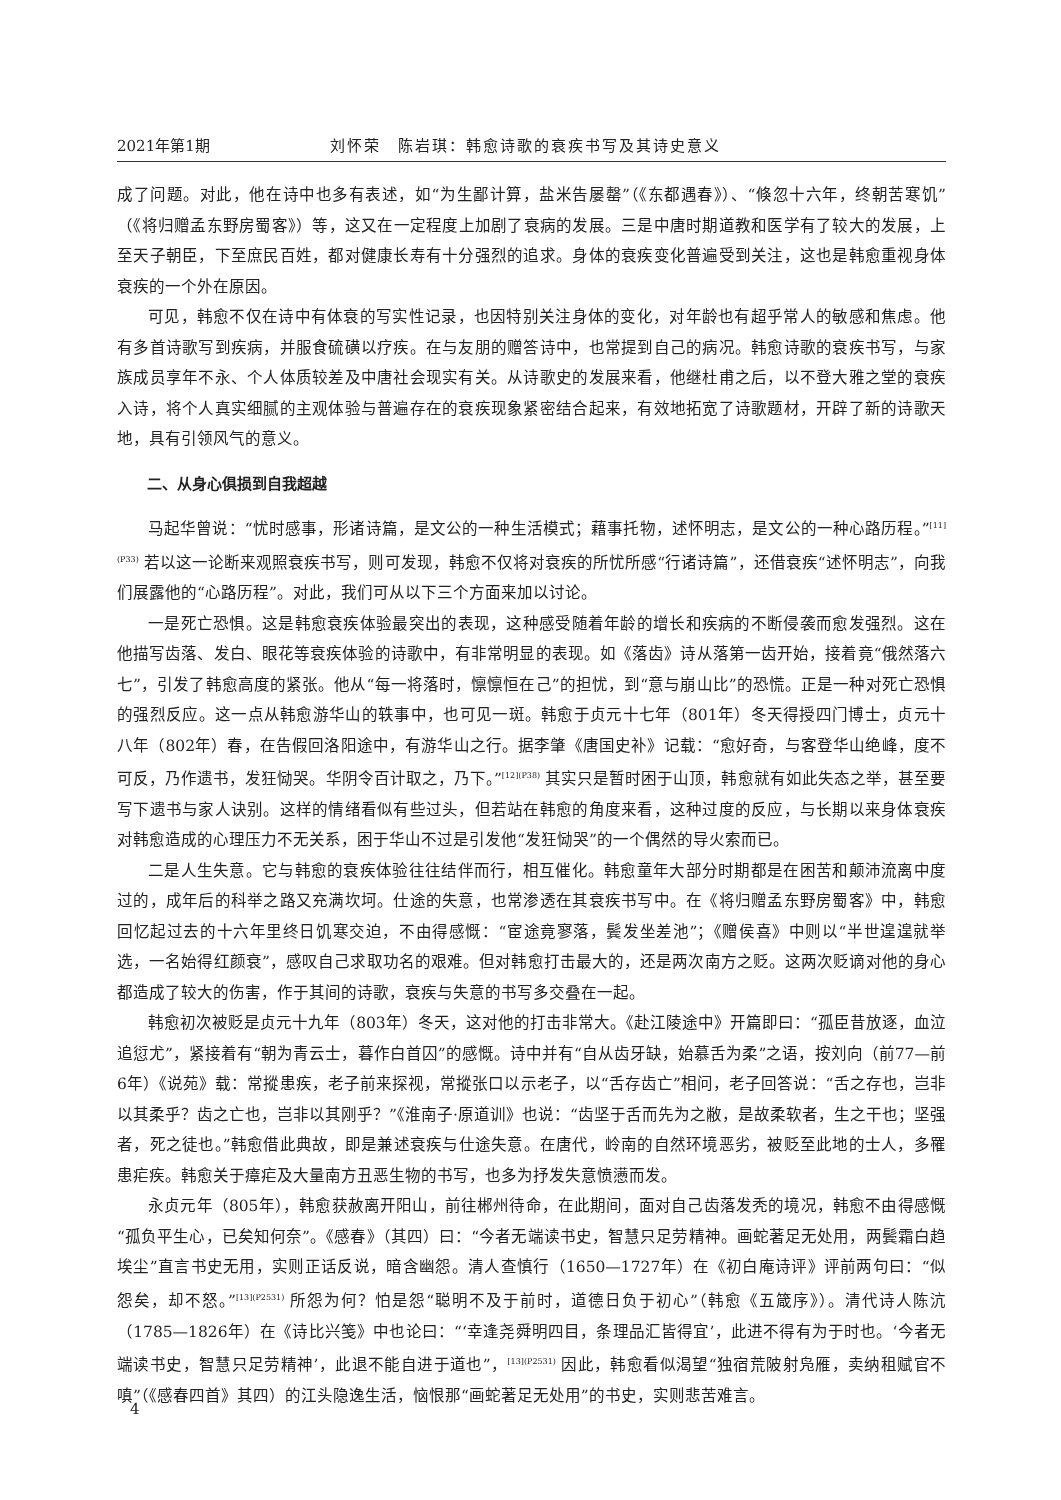2021年第1期 刘怀荣　陈岩琪：韩愈诗歌的衰疾书写及其诗史意义
成了问题。对此，他在诗中也多有表述，如“为生鄙计算，盐米告屡罄”（《东都遇春》）、“倏忽十六年，终朝苦寒饥”（《将归赠孟东野房蜀客》）等，这又在一定程度上加剧了衰病的发展。三是中唐时期道教和医学有了较大的发展，上至天子朝臣，下至庶民百姓，都对健康长寿有十分强烈的追求。身体的衰疾变化普遍受到关注，这也是韩愈重视身体衰疾的一个外在原因。
可见，韩愈不仅在诗中有体衰的写实性记录，也因特别关注身体的变化，对年龄也有超乎常人的敏感和焦虑。他有多首诗歌写到疾病，并服食硫磺以疗疾。在与友朋的赠答诗中，也常提到自己的病况。韩愈诗歌的衰疾书写，与家族成员享年不永、个人体质较差及中唐社会现实有关。从诗歌史的发展来看，他继杜甫之后，以不登大雅之堂的衰疾入诗，将个人真实细腻的主观体验与普遍存在的衰疾现象紧密结合起来，有效地拓宽了诗歌题材，开辟了新的诗歌天地，具有引领风气的意义。
二、从身心俱损到自我超越
马起华曾说：“忧时感事，形诸诗篇，是文公的一种生活模式；藉事托物，述怀明志，是文公的一种心路历程。”<sup>[11](P33)</sup> 若以这一论断来观照衰疾书写，则可发现，韩愈不仅将对衰疾的所忧所感“行诸诗篇”，还借衰疾“述怀明志”，向我们展露他的“心路历程”。对此，我们可从以下三个方面来加以讨论。
一是死亡恐惧。这是韩愈衰疾体验最突出的表现，这种感受随着年龄的增长和疾病的不断侵袭而愈发强烈。这在他描写齿落、发白、眼花等衰疾体验的诗歌中，有非常明显的表现。如《落齿》诗从落第一齿开始，接着竟“俄然落六七”，引发了韩愈高度的紧张。他从“每一将落时，懔懔恒在己”的担忧，到“意与崩山比”的恐慌。正是一种对死亡恐惧的强烈反应。这一点从韩愈游华山的轶事中，也可见一斑。韩愈于贞元十七年（801年）冬天得授四门博士，贞元十八年（802年）春，在告假回洛阳途中，有游华山之行。据李肇《唐国史补》记载：“愈好奇，与客登华山绝峰，度不可反，乃作遗书，发狂恸哭。华阴令百计取之，乃下。”<sup>[12](P38)</sup> 其实只是暂时困于山顶，韩愈就有如此失态之举，甚至要写下遗书与家人诀别。这样的情绪看似有些过头，但若站在韩愈的角度来看，这种过度的反应，与长期以来身体衰疾对韩愈造成的心理压力不无关系，困于华山不过是引发他“发狂恸哭”的一个偶然的导火索而已。
二是人生失意。它与韩愈的衰疾体验往往结伴而行，相互催化。韩愈童年大部分时期都是在困苦和颠沛流离中度过的，成年后的科举之路又充满坎坷。仕途的失意，也常渗透在其衰疾书写中。在《将归赠孟东野房蜀客》中，韩愈回忆起过去的十六年里终日饥寒交迫，不由得感慨：“宦途竟寥落，鬓发坐差池”；《赠侯喜》中则以“半世遑遑就举选，一名始得红颜衰”，感叹自己求取功名的艰难。但对韩愈打击最大的，还是两次南方之贬。这两次贬谪对他的身心都造成了较大的伤害，作于其间的诗歌，衰疾与失意的书写多交叠在一起。
韩愈初次被贬是贞元十九年（803年）冬天，这对他的打击非常大。《赴江陵途中》开篇即曰：“孤臣昔放逐，血泣追愆尤”，紧接着有“朝为青云士，暮作白首囚”的感慨。诗中并有“自从齿牙缺，始慕舌为柔”之语，按刘向（前77—前6年）《说苑》载：常摐患疾，老子前来探视，常摐张口以示老子，以“舌存齿亡”相问，老子回答说：“舌之存也，岂非以其柔乎？齿之亡也，岂非以其刚乎？”《淮南子·原道训》也说：“齿坚于舌而先为之敝，是故柔软者，生之干也；坚强者，死之徒也。”韩愈借此典故，即是兼述衰疾与仕途失意。在唐代，岭南的自然环境恶劣，被贬至此地的士人，多罹患疟疾。韩愈关于瘴疟及大量南方丑恶生物的书写，也多为抒发失意愤懑而发。
永贞元年（805年），韩愈获赦离开阳山，前往郴州待命，在此期间，面对自己齿落发秃的境况，韩愈不由得感慨“孤负平生心，已矣知何奈”。《感春》（其四）曰：“今者无端读书史，智慧只足劳精神。画蛇著足无处用，两鬓霜白趋埃尘”直言书史无用，实则正话反说，暗含幽怨。清人查慎行（1650—1727年）在《初白庵诗评》评前两句曰：“似怨矣，却不怒。”<sup>[13](P2531)</sup> 所怨为何？怕是怨“聪明不及于前时，道德日负于初心”（韩愈《五箴序》）。清代诗人陈沆（1785—1826年）在《诗比兴笺》中也论曰：“‘幸逢尧舜明四目，条理品汇皆得宜’，此进不得有为于时也。‘今者无端读书史，智慧只足劳精神’，此退不能自进于道也”，<sup>[13](P2531)</sup> 因此，韩愈看似渴望“独宿荒陂射凫雁，卖纳租赋官不嗔”（《感春四首》其四）的江头隐逸生活，恼恨那“画蛇著足无处用”的书史，实则悲苦难言。
4